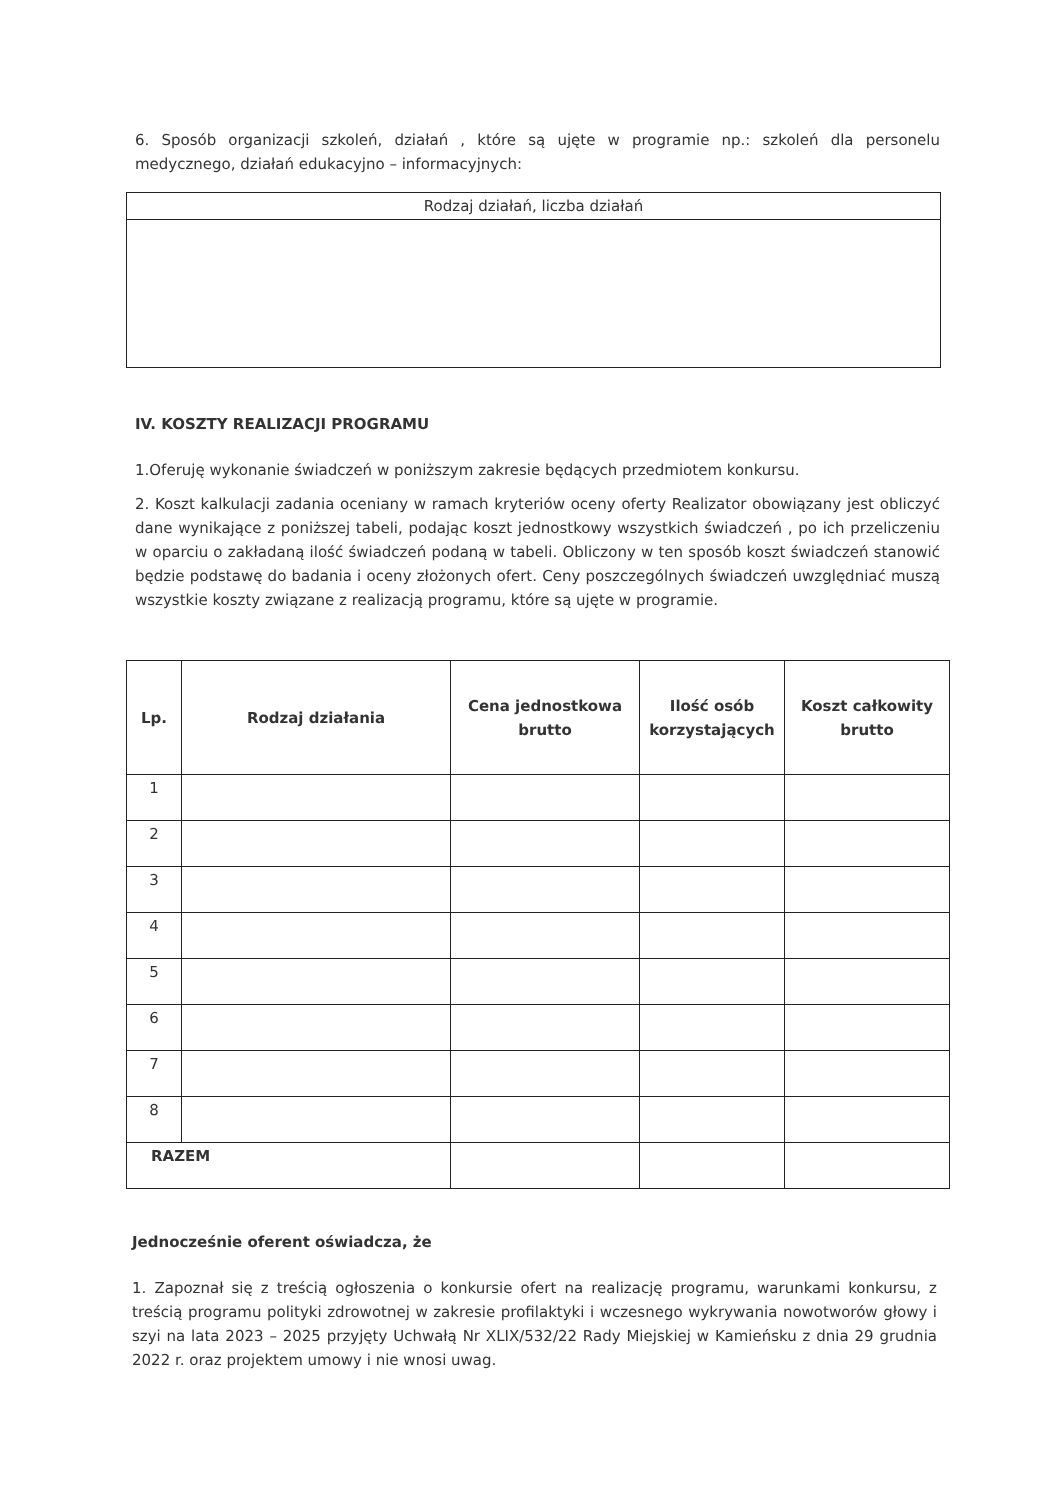6. Sposób organizacji szkoleń, działań , które są ujęte w programie np.: szkoleń dla personelu medycznego, działań edukacyjno – informacyjnych:
| Rodzaj działań, liczba działań |
IV. KOSZTY REALIZACJI PROGRAMU
1.Oferuję wykonanie świadczeń w poniższym zakresie będących przedmiotem konkursu.
2. Koszt kalkulacji zadania oceniany w ramach kryteriów oceny oferty Realizator obowiązany jest obliczyć dane wynikające z poniższej tabeli, podając koszt jednostkowy wszystkich świadczeń , po ich przeliczeniu w oparciu o zakładaną ilość świadczeń podaną w tabeli. Obliczony w ten sposób koszt świadczeń stanowić będzie podstawę do badania i oceny złożonych ofert. Ceny poszczególnych świadczeń uwzględniać muszą wszystkie koszty związane z realizacją programu, które są ujęte w programie.
| Lp. | Rodzaj działania | Cena jednostkowa brutto | Ilość osób korzystających | Koszt całkowity brutto |
| --- | --- | --- | --- | --- |
| 1 | | | | |
| 2 | | | | |
| 3 | | | | |
| 4 | | | | |
| 5 | | | | |
| 6 | | | | |
| 7 | | | | |
| 8 | | | | |
| RAZEM | | | | |
Jednocześnie oferent oświadcza, że
1. Zapoznał się z treścią ogłoszenia o konkursie ofert na realizację programu, warunkami konkursu, z treścią programu polityki zdrowotnej w zakresie profilaktyki i wczesnego wykrywania nowotworów głowy i szyi na lata 2023 – 2025 przyjęty Uchwałą Nr XLIX/532/22 Rady Miejskiej w Kamieńsku z dnia 29 grudnia 2022 r. oraz projektem umowy i nie wnosi uwag.